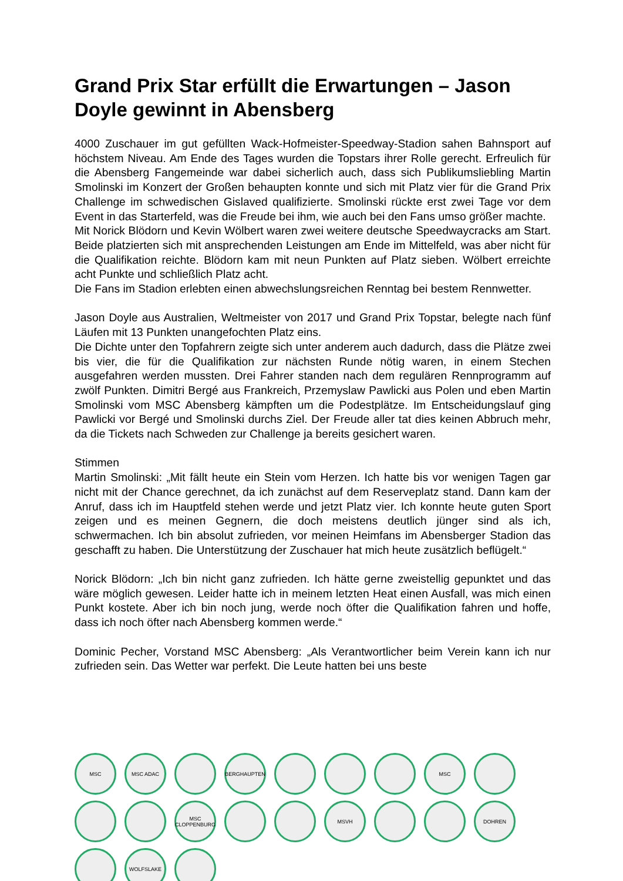Grand Prix Star erfüllt die Erwartungen – Jason Doyle gewinnt in Abensberg
4000 Zuschauer im gut gefüllten Wack-Hofmeister-Speedway-Stadion sahen Bahnsport auf höchstem Niveau. Am Ende des Tages wurden die Topstars ihrer Rolle gerecht. Erfreulich für die Abensberg Fangemeinde war dabei sicherlich auch, dass sich Publikumsliebling Martin Smolinski im Konzert der Großen behaupten konnte und sich mit Platz vier für die Grand Prix Challenge im schwedischen Gislaved qualifizierte. Smolinski rückte erst zwei Tage vor dem Event in das Starterfeld, was die Freude bei ihm, wie auch bei den Fans umso größer machte.
Mit Norick Blödorn und Kevin Wölbert waren zwei weitere deutsche Speedwaycracks am Start. Beide platzierten sich mit ansprechenden Leistungen am Ende im Mittelfeld, was aber nicht für die Qualifikation reichte. Blödorn kam mit neun Punkten auf Platz sieben. Wölbert erreichte acht Punkte und schließlich Platz acht.
Die Fans im Stadion erlebten einen abwechslungsreichen Renntag bei bestem Rennwetter.
Jason Doyle aus Australien, Weltmeister von 2017 und Grand Prix Topstar, belegte nach fünf Läufen mit 13 Punkten unangefochten Platz eins.
Die Dichte unter den Topfahrern zeigte sich unter anderem auch dadurch, dass die Plätze zwei bis vier, die für die Qualifikation zur nächsten Runde nötig waren, in einem Stechen ausgefahren werden mussten. Drei Fahrer standen nach dem regulären Rennprogramm auf zwölf Punkten. Dimitri Bergé aus Frankreich, Przemyslaw Pawlicki aus Polen und eben Martin Smolinski vom MSC Abensberg kämpften um die Podestplätze. Im Entscheidungslauf ging Pawlicki vor Bergé und Smolinski durchs Ziel. Der Freude aller tat dies keinen Abbruch mehr, da die Tickets nach Schweden zur Challenge ja bereits gesichert waren.
Stimmen
Martin Smolinski: „Mit fällt heute ein Stein vom Herzen. Ich hatte bis vor wenigen Tagen gar nicht mit der Chance gerechnet, da ich zunächst auf dem Reserveplatz stand. Dann kam der Anruf, dass ich im Hauptfeld stehen werde und jetzt Platz vier. Ich konnte heute guten Sport zeigen und es meinen Gegnern, die doch meistens deutlich jünger sind als ich, schwermachen. Ich bin absolut zufrieden, vor meinen Heimfans im Abensberger Stadion das geschafft zu haben. Die Unterstützung der Zuschauer hat mich heute zusätzlich beflügelt.“
Norick Blödorn: „Ich bin nicht ganz zufrieden. Ich hätte gerne zweistellig gepunktet und das wäre möglich gewesen. Leider hatte ich in meinem letzten Heat einen Ausfall, was mich einen Punkt kostete. Aber ich bin noch jung, werde noch öfter die Qualifikation fahren und hoffe, dass ich noch öfter nach Abensberg kommen werde.“
Dominic Pecher, Vorstand MSC Abensberg: „Als Verantwortlicher beim Verein kann ich nur zufrieden sein. Das Wetter war perfekt. Die Leute hatten bei uns beste
MSC
MSC ADAC
BERGHAUPTEN
MSC
MSC CLOPPENBURG
MSVH
DOHREN
WOLFSLAKE